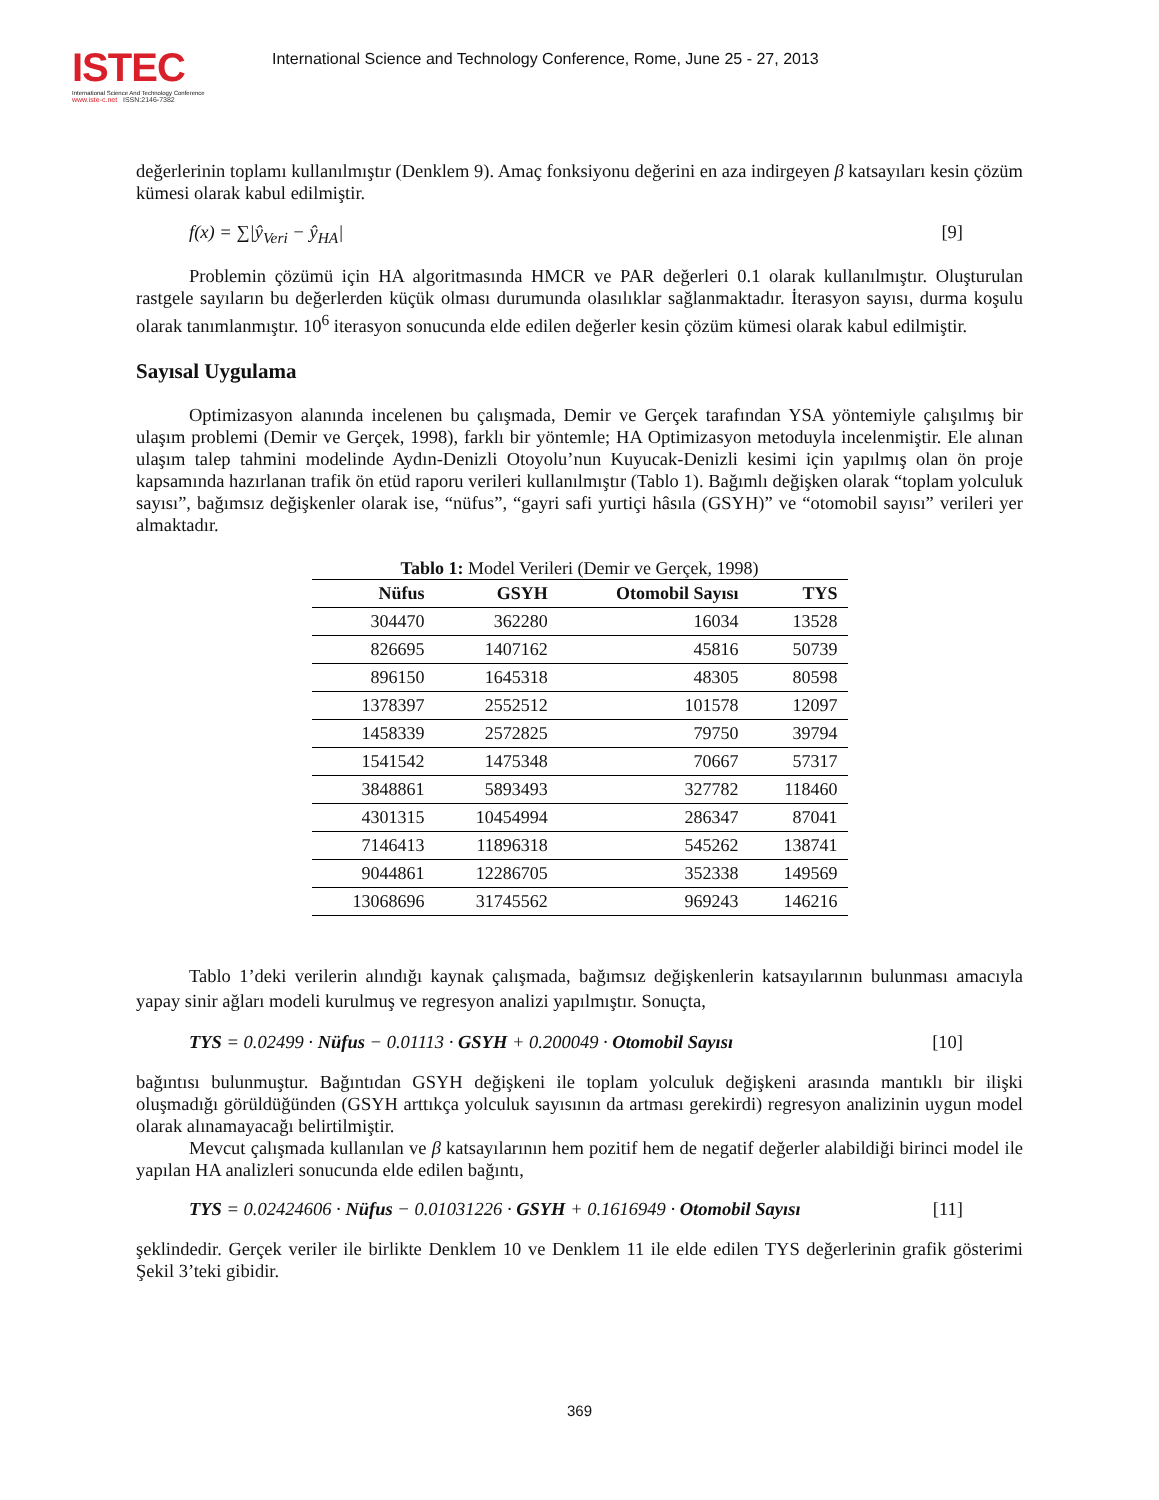ISTEC
International Science And Technology Conference
www.iste-c.net ISSN:2146-7382
International Science and Technology Conference, Rome, June 25 - 27, 2013
değerlerinin toplamı kullanılmıştır (Denklem 9). Amaç fonksiyonu değerini en aza indirgeyen β katsayıları kesin çözüm kümesi olarak kabul edilmiştir.
f(x) = ∑|ŷ<sub>Veri</sub> − ŷ<sub>HA</sub>| [9]
Problemin çözümü için HA algoritmasında HMCR ve PAR değerleri 0.1 olarak kullanılmıştır. Oluşturulan rastgele sayıların bu değerlerden küçük olması durumunda olasılıklar sağlanmaktadır. İterasyon sayısı, durma koşulu olarak tanımlanmıştır. 10<sup>6</sup> iterasyon sonucunda elde edilen değerler kesin çözüm kümesi olarak kabul edilmiştir.
Sayısal Uygulama
Optimizasyon alanında incelenen bu çalışmada, Demir ve Gerçek tarafından YSA yöntemiyle çalışılmış bir ulaşım problemi (Demir ve Gerçek, 1998), farklı bir yöntemle; HA Optimizasyon metoduyla incelenmiştir. Ele alınan ulaşım talep tahmini modelinde Aydın-Denizli Otoyolu’nun Kuyucak-Denizli kesimi için yapılmış olan ön proje kapsamında hazırlanan trafik ön etüd raporu verileri kullanılmıştır (Tablo 1). Bağımlı değişken olarak “toplam yolculuk sayısı”, bağımsız değişkenler olarak ise, “nüfus”, “gayri safi yurtiçi hâsıla (GSYH)” ve “otomobil sayısı” verileri yer almaktadır.
Tablo 1: Model Verileri (Demir ve Gerçek, 1998)
| Nüfus | GSYH | Otomobil Sayısı | TYS |
| --- | --- | --- | --- |
| 304470 | 362280 | 16034 | 13528 |
| 826695 | 1407162 | 45816 | 50739 |
| 896150 | 1645318 | 48305 | 80598 |
| 1378397 | 2552512 | 101578 | 12097 |
| 1458339 | 2572825 | 79750 | 39794 |
| 1541542 | 1475348 | 70667 | 57317 |
| 3848861 | 5893493 | 327782 | 118460 |
| 4301315 | 10454994 | 286347 | 87041 |
| 7146413 | 11896318 | 545262 | 138741 |
| 9044861 | 12286705 | 352338 | 149569 |
| 13068696 | 31745562 | 969243 | 146216 |
Tablo 1’deki verilerin alındığı kaynak çalışmada, bağımsız değişkenlerin katsayılarının bulunması amacıyla yapay sinir ağları modeli kurulmuş ve regresyon analizi yapılmıştır. Sonuçta,
TYS = 0.02499 · Nüfus − 0.01113 · GSYH + 0.200049 · Otomobil Sayısı [10]
bağıntısı bulunmuştur. Bağıntıdan GSYH değişkeni ile toplam yolculuk değişkeni arasında mantıklı bir ilişki oluşmadığı görüldüğünden (GSYH arttıkça yolculuk sayısının da artması gerekirdi) regresyon analizinin uygun model olarak alınamayacağı belirtilmiştir.
Mevcut çalışmada kullanılan ve β katsayılarının hem pozitif hem de negatif değerler alabildiği birinci model ile yapılan HA analizleri sonucunda elde edilen bağıntı,
TYS = 0.02424606 · Nüfus − 0.01031226 · GSYH + 0.1616949 · Otomobil Sayısı [11]
şeklindedir. Gerçek veriler ile birlikte Denklem 10 ve Denklem 11 ile elde edilen TYS değerlerinin grafik gösterimi Şekil 3’teki gibidir.
369